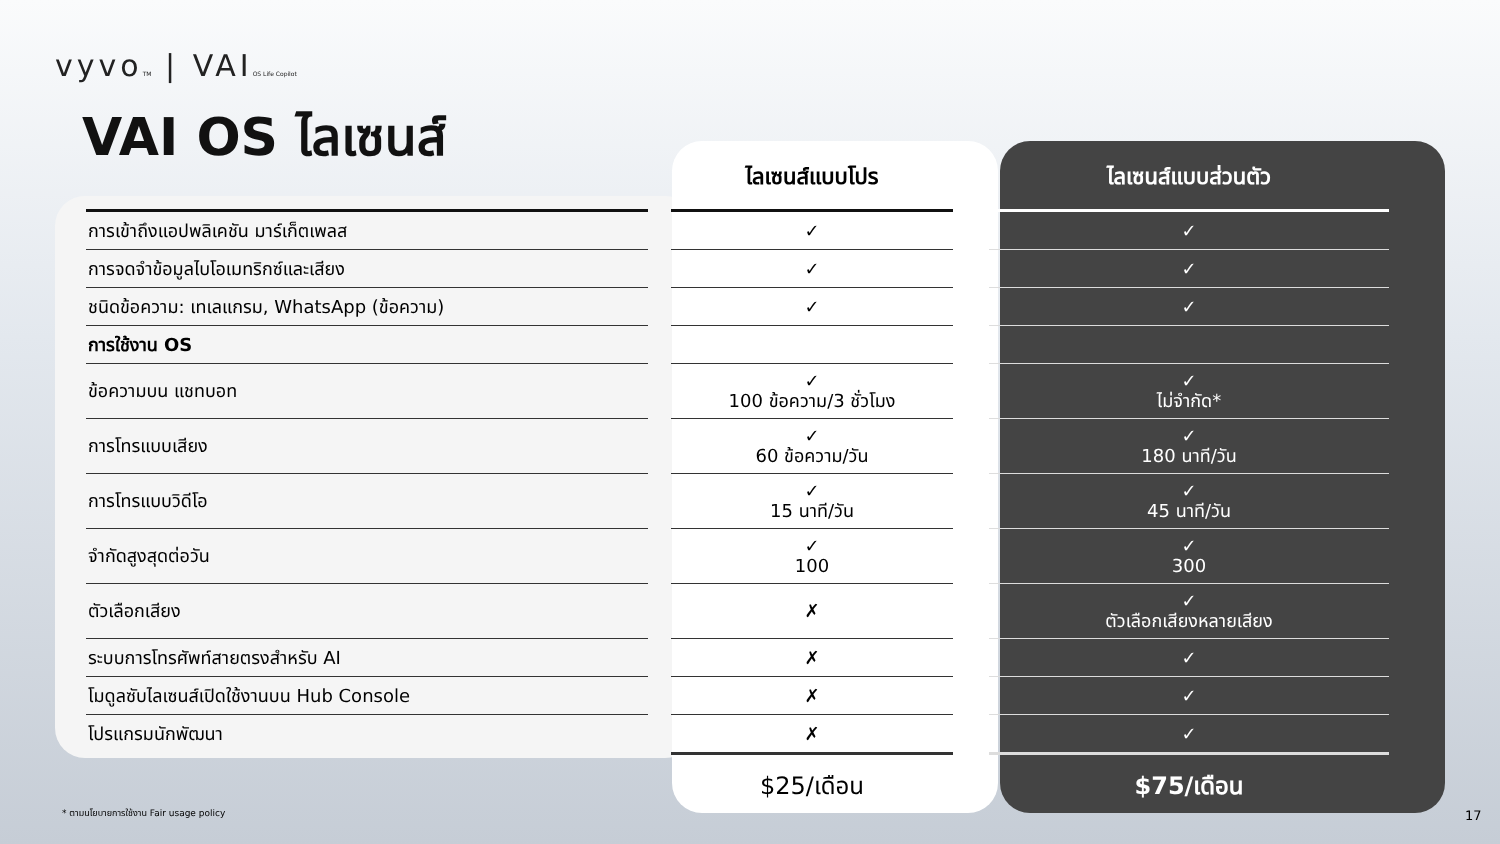vyvoTM | VAIOS Life Copilot
VAI OS ไลเซนส์
| | | ไลเซนส์แบบโปร | | ไลเซนส์แบบส่วนตัว |
| --- | --- | --- | --- | --- |
| การเข้าถึงแอปพลิเคชัน มาร์เก็ตเพลส | | ✓ | | ✓ |
| การจดจำข้อมูลไบโอเมทริกซ์และเสียง | | ✓ | | ✓ |
| ชนิดข้อความ: เทเลแกรม, WhatsApp (ข้อความ) | | ✓ | | ✓ |
| การใช้งาน OS | | | | |
| ข้อความบน แชทบอท | | ✓ 100 ข้อความ/3 ชั่วโมง | | ✓ ไม่จำกัด* |
| การโทรแบบเสียง | | ✓ 60 ข้อความ/วัน | | ✓ 180 นาที/วัน |
| การโทรแบบวิดีโอ | | ✓ 15 นาที/วัน | | ✓ 45 นาที/วัน |
| จำกัดสูงสุดต่อวัน | | ✓ 100 | | ✓ 300 |
| ตัวเลือกเสียง | | ✗ | | ✓ ตัวเลือกเสียงหลายเสียง |
| ระบบการโทรศัพท์สายตรงสำหรับ AI | | ✗ | | ✓ |
| โมดูลซับไลเซนส์เปิดใช้งานบน Hub Console | | ✗ | | ✓ |
| โปรแกรมนักพัฒนา | | ✗ | | ✓ |
| | | $25/เดือน | | $75/เดือน |
* ตามนโยบายการใช้งาน Fair usage policy
17